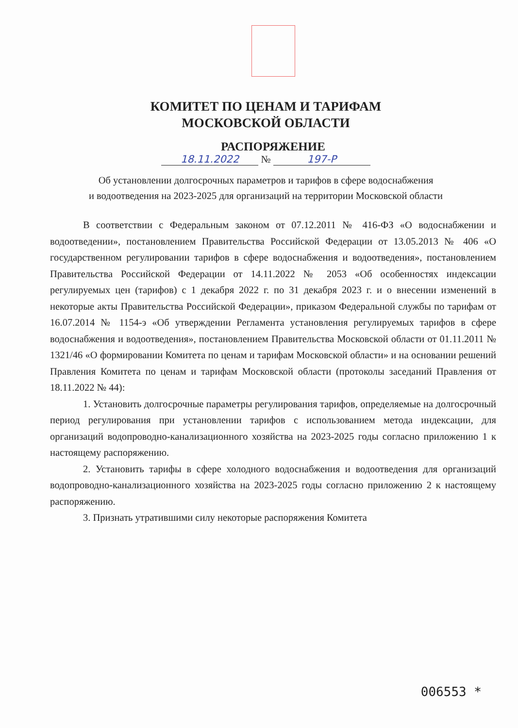КОМИТЕТ ПО ЦЕНАМ И ТАРИФАМ
МОСКОВСКОЙ ОБЛАСТИ
РАСПОРЯЖЕНИЕ
18.11.2022 № 197-Р
Об установлении долгосрочных параметров и тарифов в сфере водоснабжения
и водоотведения на 2023-2025 для организаций на территории Московской области
В соответствии с Федеральным законом от 07.12.2011 № 416-ФЗ «О водоснабжении и водоотведении», постановлением Правительства Российской Федерации от 13.05.2013 № 406 «О государственном регулировании тарифов в сфере водоснабжения и водоотведения», постановлением Правительства Российской Федерации от 14.11.2022 № 2053 «Об особенностях индексации регулируемых цен (тарифов) с 1 декабря 2022 г. по 31 декабря 2023 г. и о внесении изменений в некоторые акты Правительства Российской Федерации», приказом Федеральной службы по тарифам от 16.07.2014 № 1154-э «Об утверждении Регламента установления регулируемых тарифов в сфере водоснабжения и водоотведения», постановлением Правительства Московской области от 01.11.2011 № 1321/46 «О формировании Комитета по ценам и тарифам Московской области» и на основании решений Правления Комитета по ценам и тарифам Московской области (протоколы заседаний Правления от 18.11.2022 № 44):
1. Установить долгосрочные параметры регулирования тарифов, определяемые на долгосрочный период регулирования при установлении тарифов с использованием метода индексации, для организаций водопроводно-канализационного хозяйства на 2023-2025 годы согласно приложению 1 к настоящему распоряжению.
2. Установить тарифы в сфере холодного водоснабжения и водоотведения для организаций водопроводно-канализационного хозяйства на 2023-2025 годы согласно приложению 2 к настоящему распоряжению.
3. Признать утратившими силу некоторые распоряжения Комитета
006553 *